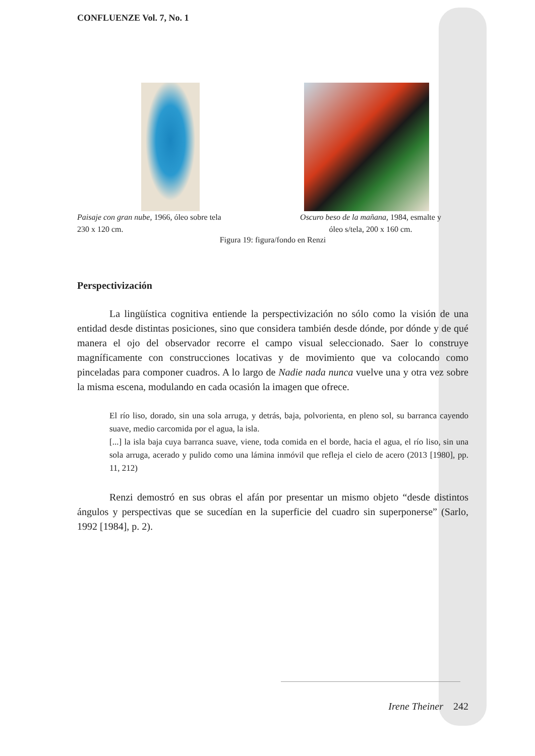CONFLUENZE Vol. 7, No. 1
Paisaje con gran nube, 1966, óleo sobre tela
230 x 120 cm.
Oscuro beso de la mañana, 1984, esmalte y
óleo s/tela, 200 x 160 cm.
Figura 19: figura/fondo en Renzi
Perspectivización
La lingüística cognitiva entiende la perspectivización no sólo como la visión de una entidad desde distintas posiciones, sino que considera también desde dónde, por dónde y de qué manera el ojo del observador recorre el campo visual seleccionado. Saer lo construye magníficamente con construcciones locativas y de movimiento que va colocando como pinceladas para componer cuadros. A lo largo de Nadie nada nunca vuelve una y otra vez sobre la misma escena, modulando en cada ocasión la imagen que ofrece.
El río liso, dorado, sin una sola arruga, y detrás, baja, polvorienta, en pleno sol, su barranca cayendo suave, medio carcomida por el agua, la isla.
[...] la isla baja cuya barranca suave, viene, toda comida en el borde, hacia el agua, el río liso, sin una sola arruga, acerado y pulido como una lámina inmóvil que refleja el cielo de acero (2013 [1980], pp. 11, 212)
Renzi demostró en sus obras el afán por presentar un mismo objeto “desde distintos ángulos y perspectivas que se sucedían en la superficie del cuadro sin superponerse” (Sarlo, 1992 [1984], p. 2).
Irene Theiner 242